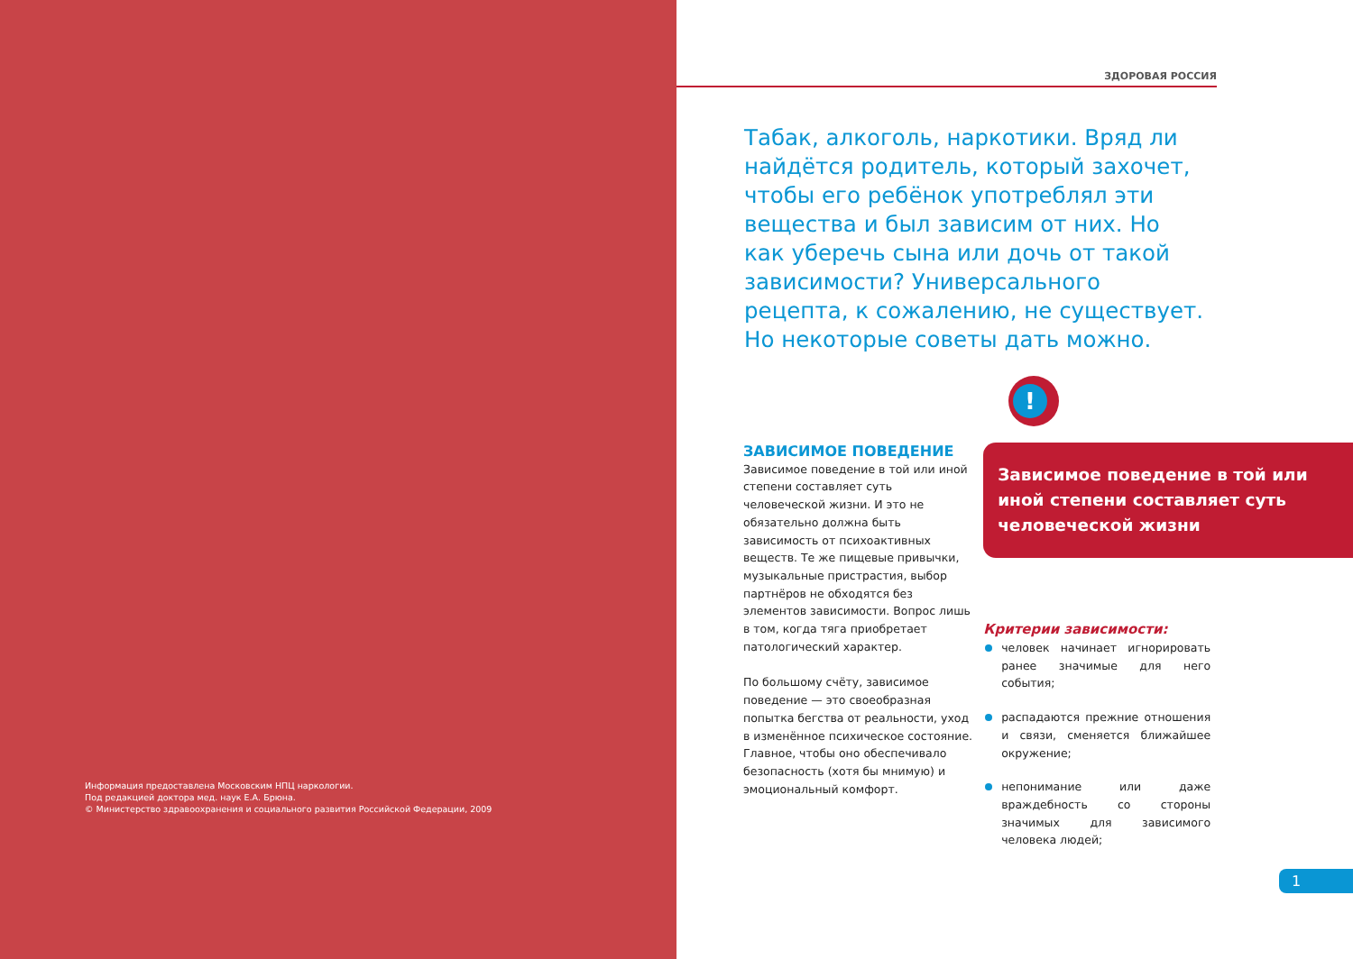Информация предоставлена Московским НПЦ наркологии.
Под редакцией доктора мед. наук Е.А. Брюна.
© Министерство здравоохранения и социального развития Российской Федерации, 2009
ЗДОРОВАЯ РОССИЯ
Табак, алкоголь, наркотики. Вряд ли найдётся родитель, который захочет, чтобы его ребёнок употреблял эти вещества и был зависим от них. Но как уберечь сына или дочь от такой зависимости? Универсального рецепта, к сожалению, не существует. Но некоторые советы дать можно.
!
ЗАВИСИМОЕ ПОВЕДЕНИЕ
Зависимое поведение в той или иной степени составляет суть человеческой жизни. И это не обязательно должна быть зависимость от психоактивных веществ. Те же пищевые привычки, музыкальные пристрастия, выбор партнёров не обходятся без элементов зависимости. Вопрос лишь в том, когда тяга приобретает патологический характер.
По большому счёту, зависимое поведение — это своеобразная попытка бегства от реальности, уход в изменённое психическое состояние. Главное, чтобы оно обеспечивало безопасность (хотя бы мнимую) и эмоциональный комфорт.
Зависимое поведение в той или иной степени составляет суть человеческой жизни
Критерии зависимости:
человек начинает игнорировать ранее значимые для него события;
распадаются прежние отношения и связи, сменяется ближайшее окружение;
непонимание или даже враждебность со стороны значимых для зависимого человека людей;
1